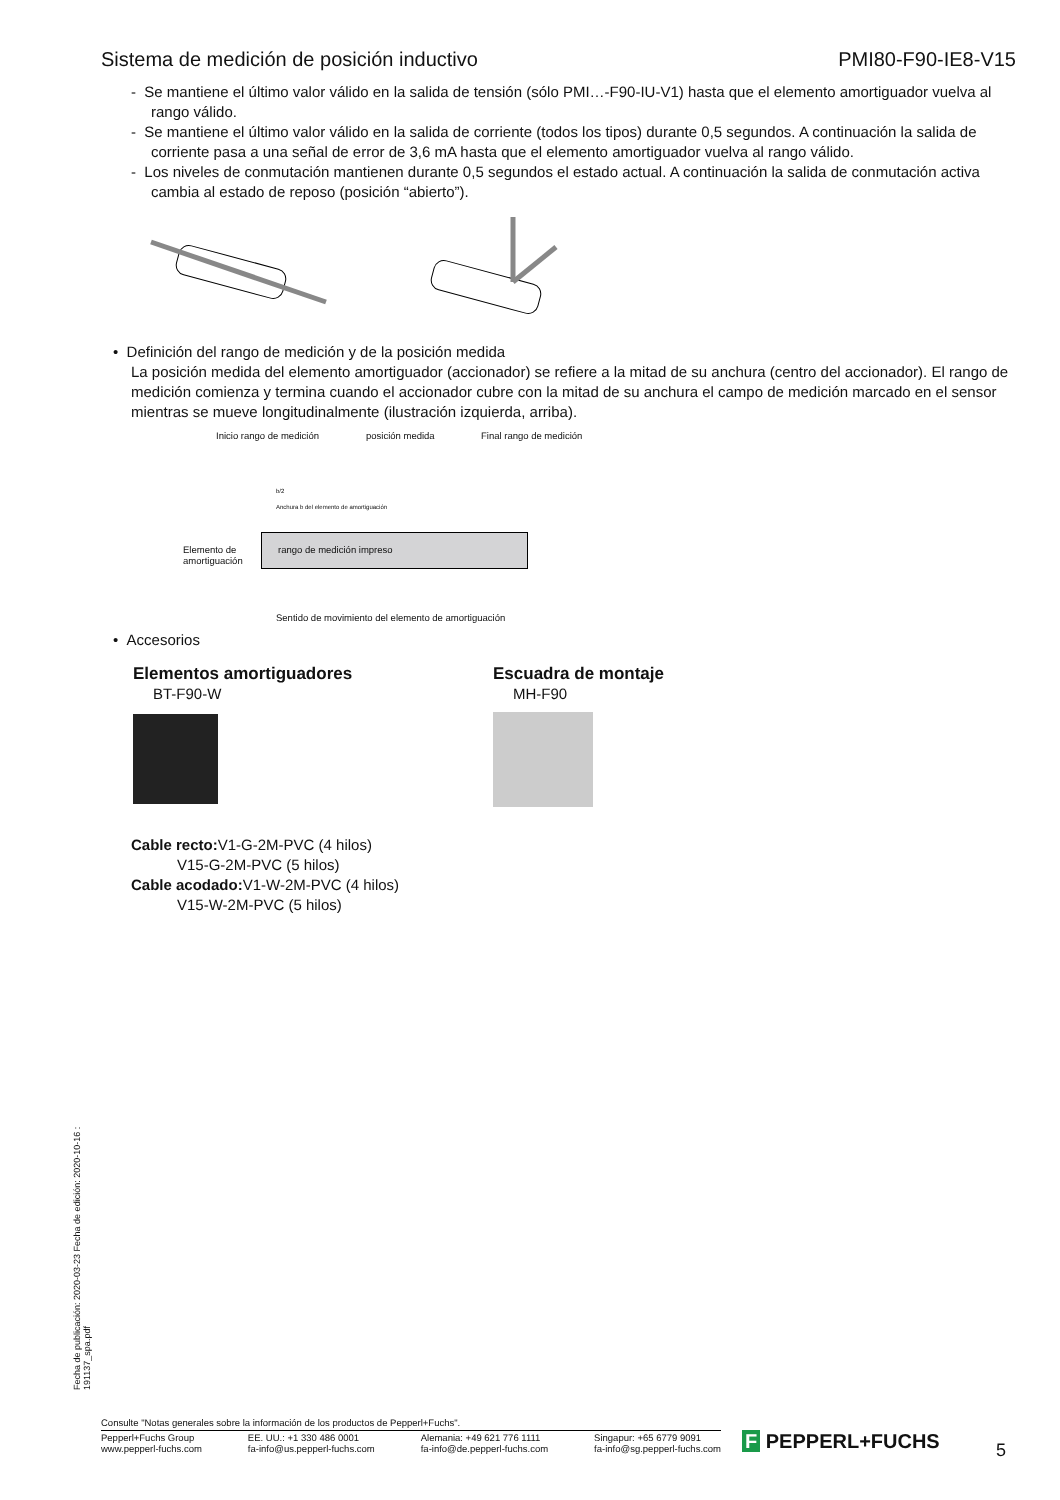Sistema de medición de posición inductivo PMI80-F90-IE8-V15
- Se mantiene el último valor válido en la salida de tensión (sólo PMI…-F90-IU-V1) hasta que el elemento amortiguador vuelva al rango válido.
- Se mantiene el último valor válido en la salida de corriente (todos los tipos) durante 0,5 segundos. A continuación la salida de corriente pasa a una señal de error de 3,6 mA hasta que el elemento amortiguador vuelva al rango válido.
- Los niveles de conmutación mantienen durante 0,5 segundos el estado actual. A continuación la salida de conmutación activa cambia al estado de reposo (posición “abierto”).
• Definición del rango de medición y de la posición medida
La posición medida del elemento amortiguador (accionador) se refiere a la mitad de su anchura (centro del accionador). El rango de medición comienza y termina cuando el accionador cubre con la mitad de su anchura el campo de medición marcado en el sensor mientras se mueve longitudinalmente (ilustración izquierda, arriba).
Inicio rango de medición posición medida Final rango de medición
b/2
Anchura b del elemento de amortiguación
rango de medición impreso Elemento de
amortiguación
Sentido de movimiento del elemento de amortiguación
• Accesorios
Elementos amortiguadores
BT-F90-W
Escuadra de montaje
MH-F90
Cable recto: V1-G-2M-PVC (4 hilos)
V15-G-2M-PVC (5 hilos)
Cable acodado: V1-W-2M-PVC (4 hilos)
V15-W-2M-PVC (5 hilos)
Fecha de publicación: 2020-03-23 Fecha de edición: 2020-10-16 : 191137_spa.pdf
Consulte "Notas generales sobre la información de los productos de Pepperl+Fuchs".
Pepperl+Fuchs Group
www.pepperl-fuchs.com EE. UU.: +1 330 486 0001
fa-info@us.pepperl-fuchs.com Alemania: +49 621 776 1111
fa-info@de.pepperl-fuchs.com Singapur: +65 6779 9091
fa-info@sg.pepperl-fuchs.com
F PEPPERL+FUCHS 5